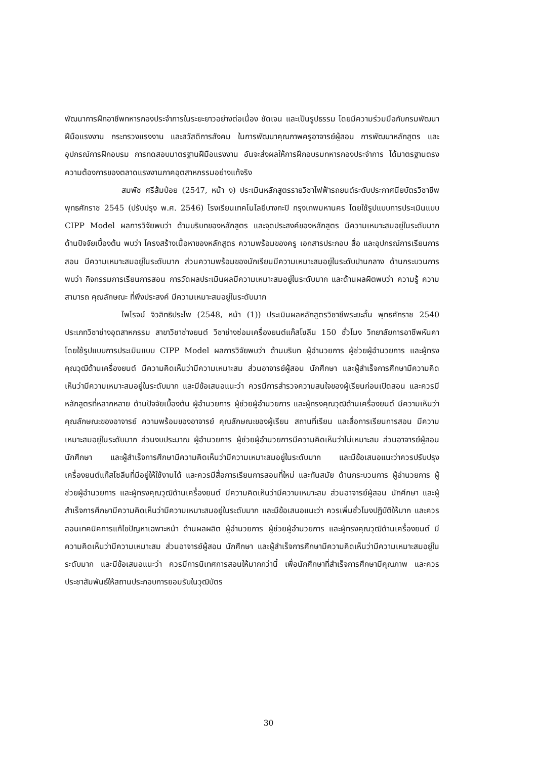พัฒนาการฝึกอาชีพทหารกองประจำการในระยะยาวอย่างต่อเนื่อง ชัดเจน และเป็นรูปธรรม โดยมีความร่วมมือกับกรมพัฒนาฝีมือแรงงาน กระทรวงแรงงาน และสวัสดิการสังคม ในการพัฒนาคุณภาพครูอาจารย์ผู้สอน การพัฒนาหลักสูตร และอุปกรณ์การฝึกอบรม การทดสอบมาตรฐานฝีมือแรงงาน อันจะส่งผลให้การฝึกอบรมทหารกองประจำการ ได้มาตรฐานตรงความต้องการของตลาดแรงงานภาคอุตสาหกรรมอย่างแท้จริง
สมพัช ศรีส้มป่อย (2547, หน้า ง) ประเมินหลักสูตรรายวิชาไฟฟ้ารถยนต์ระดับประกาศนียบัตรวิชาชีพ พุทธศักราช 2545 (ปรับปรุง พ.ศ. 2546) โรงเรียนเทคโนโลยีบางกะปิ กรุงเทพมหานคร โดยใช้รูปแบบการประเมินแบบ CIPP Model ผลการวิจัยพบว่า ด้านบริบทของหลักสูตร และจุดประสงค์ของหลักสูตร มีความเหมาะสมอยู่ในระดับมาก ด้านปัจจัยเบื้องต้น พบว่า โครงสร้างเนื้อหาของหลักสูตร ความพร้อมของครู เอกสารประกอบ สื่อ และอุปกรณ์การเรียนการสอน มีความเหมาะสมอยู่ในระดับมาก ส่วนความพร้อมของนักเรียนมีความเหมาะสมอยู่ในระดับปานกลาง ด้านกระบวนการพบว่า กิจกรรมการเรียนการสอน การวัดผลประเมินผลมีความเหมาะสมอยู่ในระดับมาก และด้านผลผิตพบว่า ความรู้ ความสามารถ คุณลักษณะ ที่พึงประสงค์ มีความเหมาะสมอยู่ในระดับมาก
ไพโรจน์ จิวสิทธิประไพ (2548, หน้า (1)) ประเมินผลหลักสูตรวิชาชีพระยะสั้น พุทธศักราช 2540 ประเภทวิชาช่างอุตสาหกรรม สาขาวิชาช่างยนต์ วิชาช่างซ่อมเครื่องยนต์แก๊สโซลีน 150 ชั่วโมง วิทยาลัยการอาชีพหันคา โดยใช้รูปแบบการประเมินแบบ CIPP Model ผลการวิจัยพบว่า ด้านบริบท ผู้อำนวยการ ผู้ช่วยผู้อำนวยการ และผู้ทรงคุณวุฒิด้านเครื่องยนต์ มีความคิดเห็นว่ามีความเหมาะสม ส่วนอาจารย์ผู้สอน นักศึกษา และผู้สำเร็จการศึกษามีความคิดเห็นว่ามีความเหมาะสมอยู่ในระดับมาก และมีข้อเสนอแนะว่า ควรมีการสำรวจความสนใจของผู้เรียนก่อนเปิดสอน และควรมีหลักสูตรที่หลากหลาย ด้านปัจจัยเบื้องต้น ผู้อำนวยการ ผู้ช่วยผู้อำนวยการ และผู้ทรงคุณวุฒิด้านเครื่องยนต์ มีความเห็นว่า คุณลักษณะของอาจารย์ ความพร้อมของอาจารย์ คุณลักษณะของผู้เรียน สถานที่เรียน และสื่อการเรียนการสอน มีความเหมาะสมอยู่ในระดับมาก ส่วนงบประมาณ ผู้อำนวยการ ผู้ช่วยผู้อำนวยการมีความคิดเห็นว่าไม่เหมาะสม ส่วนอาจารย์ผู้สอน นักศึกษา และผู้สำเร็จการศึกษามีความคิดเห็นว่ามีความเหมาะสมอยู่ในระดับมาก และมีข้อเสนอแนะว่าควรปรับปรุงเครื่องยนต์แก๊สโซลีนที่มีอยู่ให้ใช้งานได้ และควรมีสื่อการเรียนการสอนที่ใหม่ และทันสมัย ด้านกระบวนการ ผู้อำนวยการ ผู้ช่วยผู้อำนวยการ และผู้ทรงคุณวุฒิด้านเครื่องยนต์ มีความคิดเห็นว่ามีความเหมาะสม ส่วนอาจารย์ผู้สอน นักศึกษา และผู้สำเร็จการศึกษามีความคิดเห็นว่ามีความเหมาะสมอยู่ในระดับมาก และมีข้อเสนอแนะว่า ควรเพิ่มชั่วโมงปฏิบัติให้มาก และควรสอนเทคนิคการแก้ไขปัญหาเฉพาะหน้า ด้านผลผลิต ผู้อำนวยการ ผู้ช่วยผู้อำนวยการ และผู้ทรงคุณวุฒิด้านเครื่องยนต์ มีความคิดเห็นว่ามีความเหมาะสม ส่วนอาจารย์ผู้สอน นักศึกษา และผู้สำเร็จการศึกษามีความคิดเห็นว่ามีความเหมาะสมอยู่ในระดับมาก และมีข้อเสนอแนะว่า ควรมีการนิเทศการสอนให้มากกว่านี้ เพื่อนักศึกษาที่สำเร็จการศึกษามีคุณภาพ และควรประชาสัมพันธ์ให้สถานประกอบการยอมรับในวุฒิบัตร
30